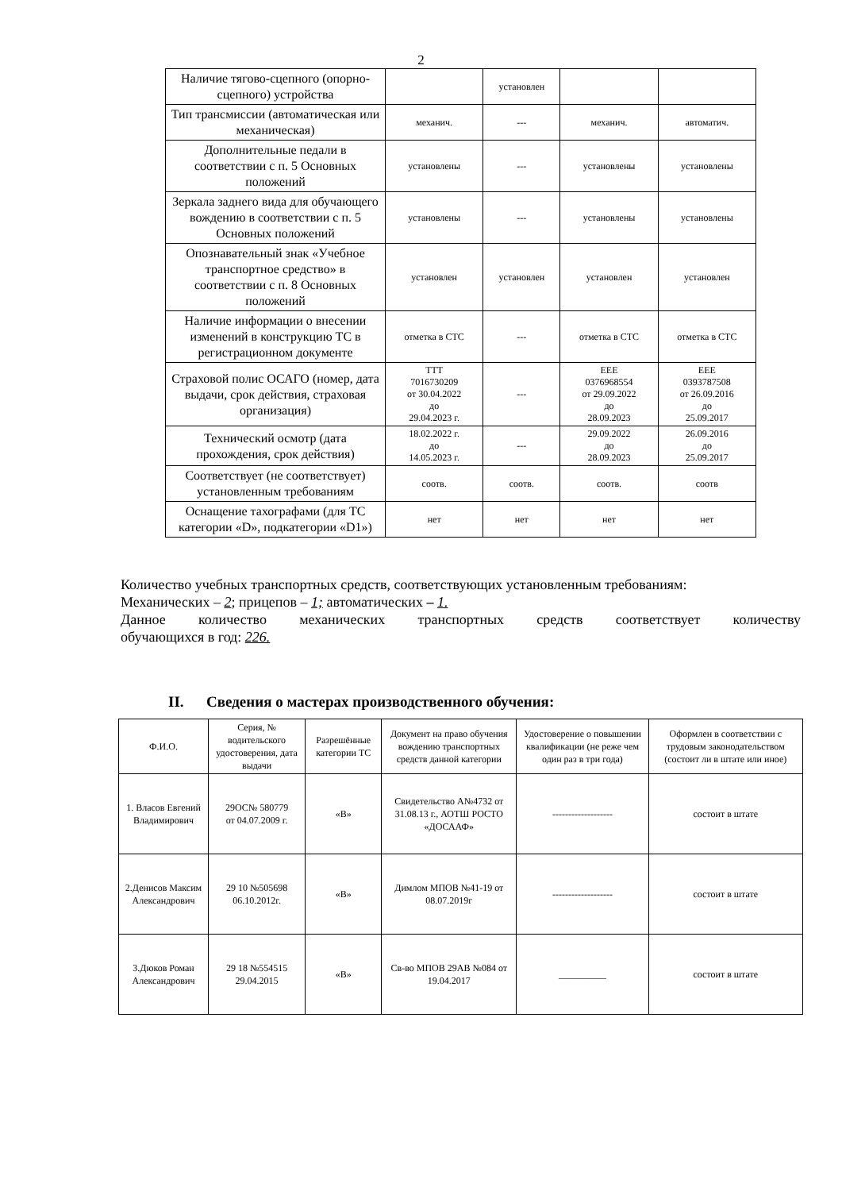2
| Наличие тягово-сцепного (опорно-сцепного) устройства | | установлен | | |
| Тип трансмиссии (автоматическая или механическая) | механич. | --- | механич. | автоматич. |
| Дополнительные педали в соответствии с п. 5 Основных положений | установлены | --- | установлены | установлены |
| Зеркала заднего вида для обучающего вождению в соответствии с п. 5 Основных положений | установлены | --- | установлены | установлены |
| Опознавательный знак «Учебное транспортное средство» в соответствии с п. 8 Основных положений | установлен | установлен | установлен | установлен |
| Наличие информации о внесении изменений в конструкцию ТС в регистрационном документе | отметка в СТС | --- | отметка в СТС | отметка в СТС |
| Страховой полис ОСАГО (номер, дата выдачи, срок действия, страховая организация) | ТТТ 7016730209 от 30.04.2022 до 29.04.2023 г. | --- | ЕЕЕ 0376968554 от 29.09.2022 до 28.09.2023 | ЕЕЕ 0393787508 от 26.09.2016 до 25.09.2017 |
| Технический осмотр (дата прохождения, срок действия) | 18.02.2022 г. до 14.05.2023 г. | --- | 29.09.2022 до 28.09.2023 | 26.09.2016 до 25.09.2017 |
| Соответствует (не соответствует) установленным требованиям | соотв. | соотв. | соотв. | соотв |
| Оснащение тахографами (для ТС категории «D», подкатегории «D1») | нет | нет | нет | нет |
Количество учебных транспортных средств, соответствующих установленным требованиям:
Механических – 2; прицепов – 1; автоматических – 1.
Данное количество механических транспортных средств соответствует количеству
обучающихся в год: 226.
II. Сведения о мастерах производственного обучения:
| Ф.И.О. | Серия, № водительского удостоверения, дата выдачи | Разрешённые категории ТС | Документ на право обучения вождению транспортных средств данной категории | Удостоверение о повышении квалификации (не реже чем один раз в три года) | Оформлен в соответствии с трудовым законодательством (состоит ли в штате или иное) |
| --- | --- | --- | --- | --- | --- |
| 1. Власов Евгений Владимирович | 29ОС№ 580779 от 04.07.2009 г. | «В» | Свидетельство А№4732 от 31.08.13 г., АОТШ РОСТО «ДОСААФ» | ------------------- | состоит в штате |
| 2.Денисов Максим Александрович | 29 10 №505698 06.10.2012г. | «В» | Димлом МПОВ №41-19 от 08.07.2019г | ------------------- | состоит в штате |
| 3.Дюков Роман Александрович | 29 18 №554515 29.04.2015 | «В» | Св-во МПОВ 29АВ №084 от 19.04.2017 | __________ | состоит в штате |